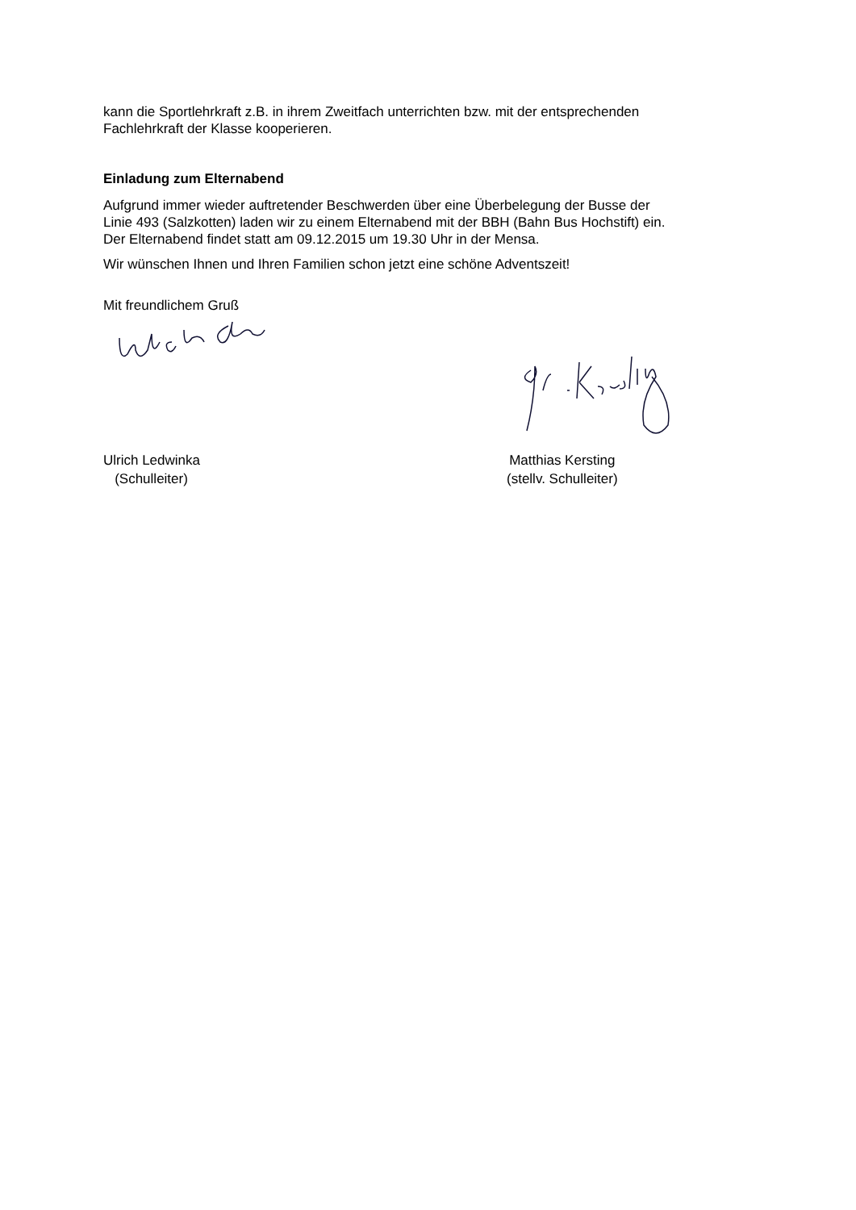kann die Sportlehrkraft z.B. in ihrem Zweitfach unterrichten bzw. mit der entsprechenden
Fachlehrkraft der Klasse kooperieren.
Einladung zum Elternabend
Aufgrund immer wieder auftretender Beschwerden über eine Überbelegung der Busse der
Linie 493 (Salzkotten) laden wir zu einem Elternabend mit der BBH (Bahn Bus Hochstift) ein.
Der Elternabend findet statt am 09.12.2015 um 19.30 Uhr in der Mensa.
Wir wünschen Ihnen und Ihren Familien schon jetzt eine schöne Adventszeit!
Mit freundlichem Gruß
Ulrich Ledwinka
(Schulleiter)
Matthias Kersting
(stellv. Schulleiter)